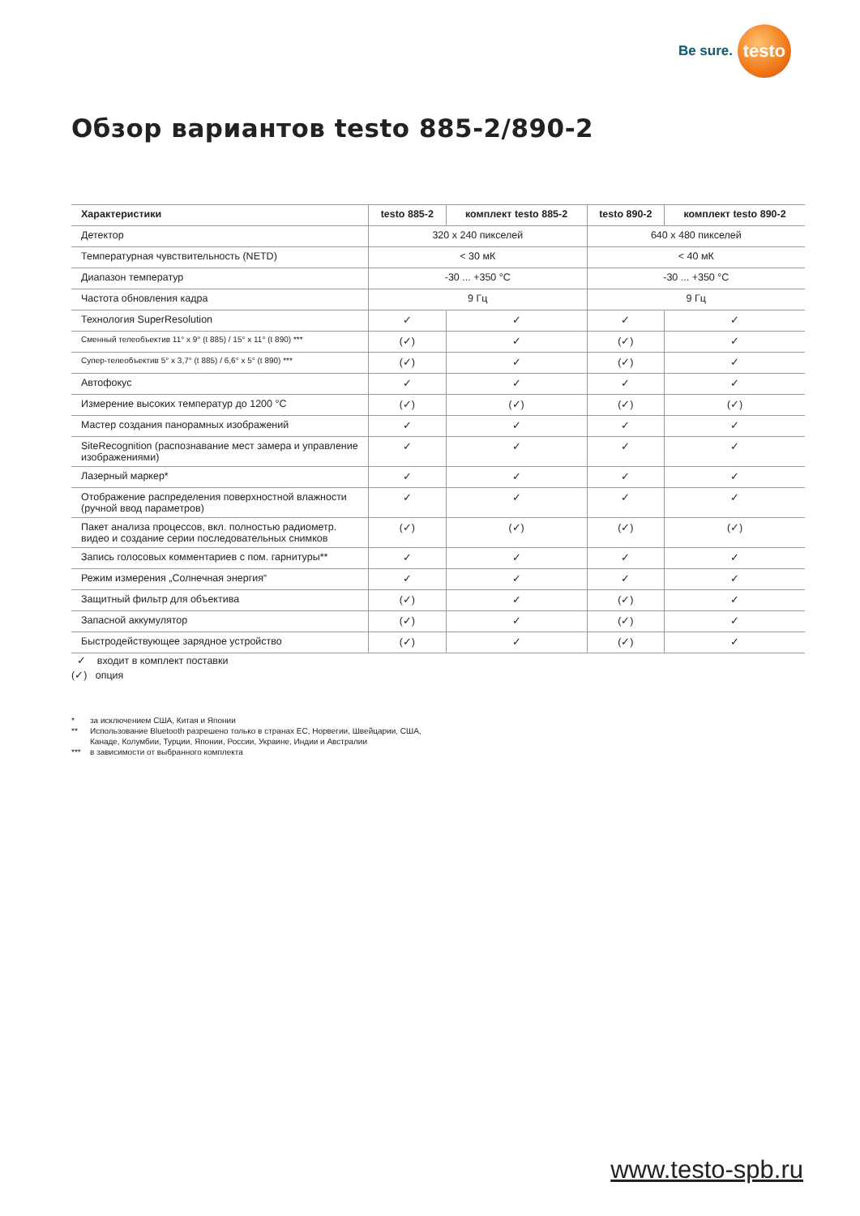Be sure.
testo
Обзор вариантов testo 885-2/890-2
| Характеристики | testo 885-2 | комплект testo 885-2 | testo 890-2 | комплект testo 890-2 |
| --- | --- | --- | --- | --- |
| Детектор | 320 x 240 пикселей | | 640 x 480 пикселей | |
| Температурная чувствительность (NETD) | < 30 мК | | < 40 мК | |
| Диапазон температур | -30 ... +350 °C | | -30 ... +350 °C | |
| Частота обновления кадра | 9 Гц | | 9 Гц | |
| Технология SuperResolution | ✓ | ✓ | ✓ | ✓ |
| Сменный телеобъектив 11° x 9° (t 885) / 15° x 11° (t 890) *** | (✓) | ✓ | (✓) | ✓ |
| Супер-телеобъектив 5° x 3,7° (t 885) / 6,6° x 5° (t 890) *** | (✓) | ✓ | (✓) | ✓ |
| Автофокус | ✓ | ✓ | ✓ | ✓ |
| Измерение высоких температур до 1200 °C | (✓) | (✓) | (✓) | (✓) |
| Мастер создания панорамных изображений | ✓ | ✓ | ✓ | ✓ |
| SiteRecognition (распознавание мест замера и управление изображениями) | ✓ | ✓ | ✓ | ✓ |
| Лазерный маркер* | ✓ | ✓ | ✓ | ✓ |
| Отображение распределения поверхностной влажности (ручной ввод параметров) | ✓ | ✓ | ✓ | ✓ |
| Пакет анализа процессов, вкл. полностью радиометр. видео и создание серии последовательных снимков | (✓) | (✓) | (✓) | (✓) |
| Запись голосовых комментариев с пом. гарнитуры** | ✓ | ✓ | ✓ | ✓ |
| Режим измерения „Солнечная энергия“ | ✓ | ✓ | ✓ | ✓ |
| Защитный фильтр для объектива | (✓) | ✓ | (✓) | ✓ |
| Запасной аккумулятор | (✓) | ✓ | (✓) | ✓ |
| Быстродействующее зарядное устройство | (✓) | ✓ | (✓) | ✓ |
✓ входит в комплект поставки
(✓) опция
* за исключением США, Китая и Японии
** Использование Bluetooth разрешено только в странах ЕС, Норвегии, Швейцарии, США,
Канаде, Колумбии, Турции, Японии, России, Украине, Индии и Австралии
*** в зависимости от выбранного комплекта
www.testo-spb.ru